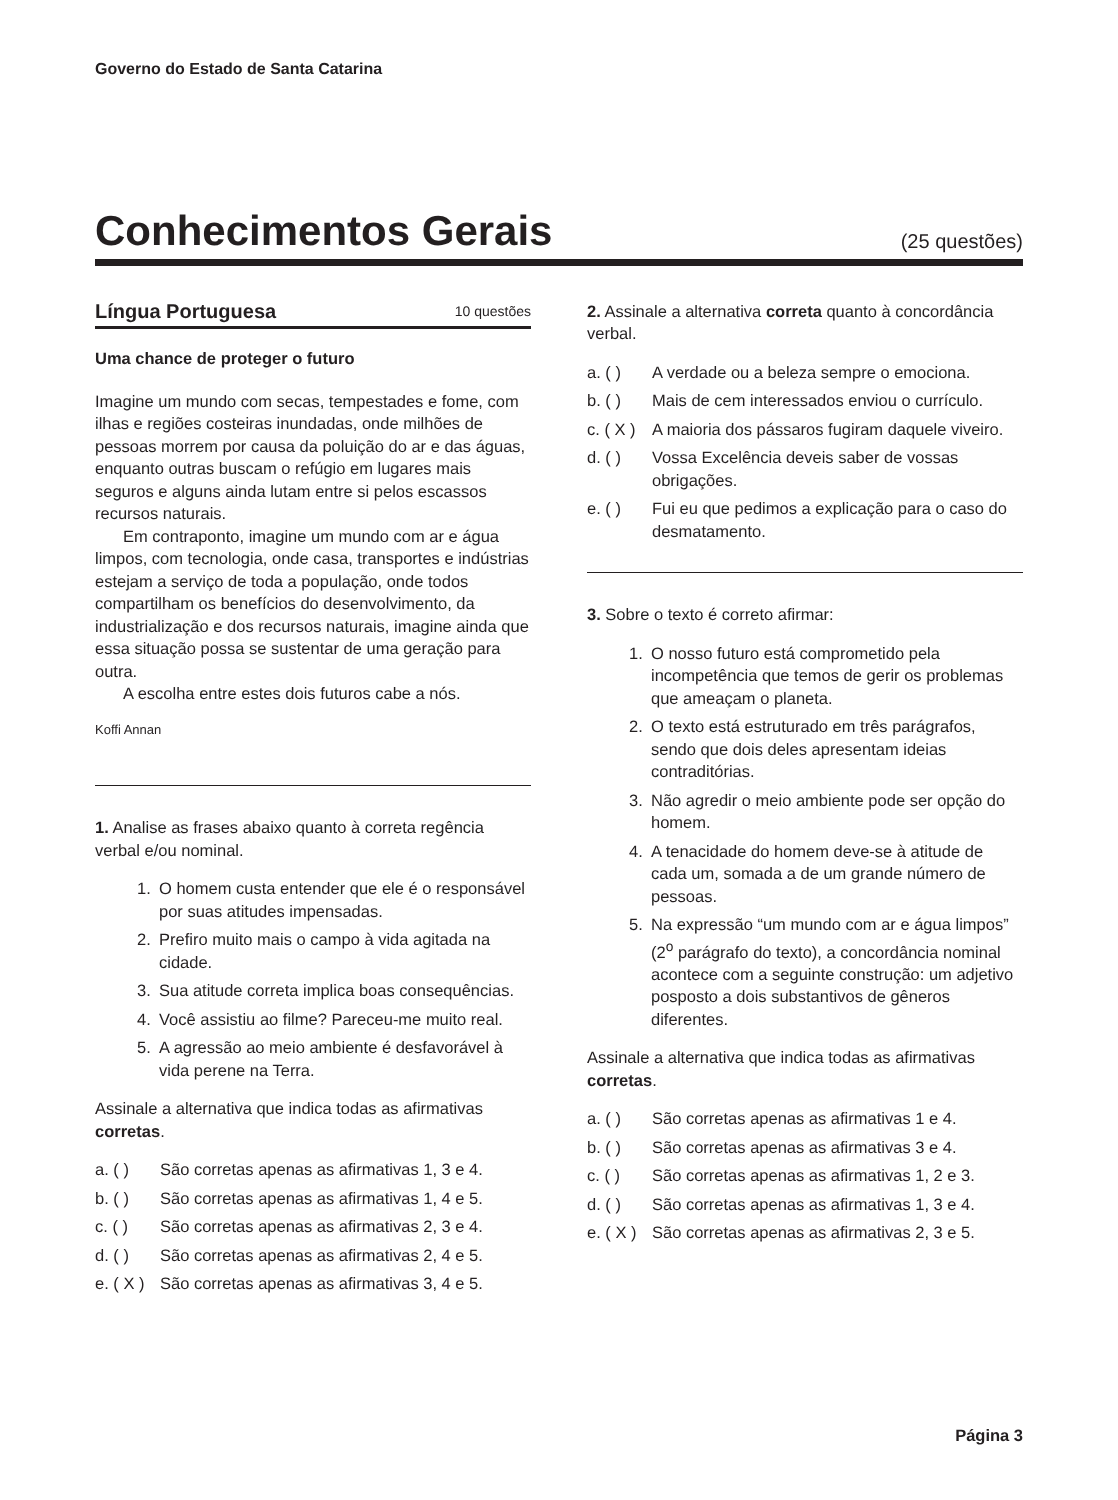Governo do Estado de Santa Catarina
Conhecimentos Gerais
(25 questões)
Língua Portuguesa
10 questões
Uma chance de proteger o futuro
Imagine um mundo com secas, tempestades e fome, com ilhas e regiões costeiras inundadas, onde milhões de pessoas morrem por causa da poluição do ar e das águas, enquanto outras buscam o refúgio em lugares mais seguros e alguns ainda lutam entre si pelos escassos recursos naturais.
Em contraponto, imagine um mundo com ar e água limpos, com tecnologia, onde casa, transportes e indústrias estejam a serviço de toda a população, onde todos compartilham os benefícios do desenvolvimento, da industrialização e dos recursos naturais, imagine ainda que essa situação possa se sustentar de uma geração para outra.
A escolha entre estes dois futuros cabe a nós.
Koffi Annan
1. Analise as frases abaixo quanto à correta regência verbal e/ou nominal.
1. O homem custa entender que ele é o responsável por suas atitudes impensadas.
2. Prefiro muito mais o campo à vida agitada na cidade.
3. Sua atitude correta implica boas consequências.
4. Você assistiu ao filme? Pareceu-me muito real.
5. A agressão ao meio ambiente é desfavorável à vida perene na Terra.
Assinale a alternativa que indica todas as afirmativas corretas.
a. ( ) São corretas apenas as afirmativas 1, 3 e 4.
b. ( ) São corretas apenas as afirmativas 1, 4 e 5.
c. ( ) São corretas apenas as afirmativas 2, 3 e 4.
d. ( ) São corretas apenas as afirmativas 2, 4 e 5.
e. ( X ) São corretas apenas as afirmativas 3, 4 e 5.
2. Assinale a alternativa correta quanto à concordância verbal.
a. ( ) A verdade ou a beleza sempre o emociona.
b. ( ) Mais de cem interessados enviou o currículo.
c. ( X ) A maioria dos pássaros fugiram daquele viveiro.
d. ( ) Vossa Excelência deveis saber de vossas obrigações.
e. ( ) Fui eu que pedimos a explicação para o caso do desmatamento.
3. Sobre o texto é correto afirmar:
1. O nosso futuro está comprometido pela incompetência que temos de gerir os problemas que ameaçam o planeta.
2. O texto está estruturado em três parágrafos, sendo que dois deles apresentam ideias contraditórias.
3. Não agredir o meio ambiente pode ser opção do homem.
4. A tenacidade do homem deve-se à atitude de cada um, somada a de um grande número de pessoas.
5. Na expressão “um mundo com ar e água limpos” (2<sup>o</sup> parágrafo do texto), a concordância nominal acontece com a seguinte construção: um adjetivo posposto a dois substantivos de gêneros diferentes.
Assinale a alternativa que indica todas as afirmativas corretas.
a. ( ) São corretas apenas as afirmativas 1 e 4.
b. ( ) São corretas apenas as afirmativas 3 e 4.
c. ( ) São corretas apenas as afirmativas 1, 2 e 3.
d. ( ) São corretas apenas as afirmativas 1, 3 e 4.
e. ( X ) São corretas apenas as afirmativas 2, 3 e 5.
Página 3